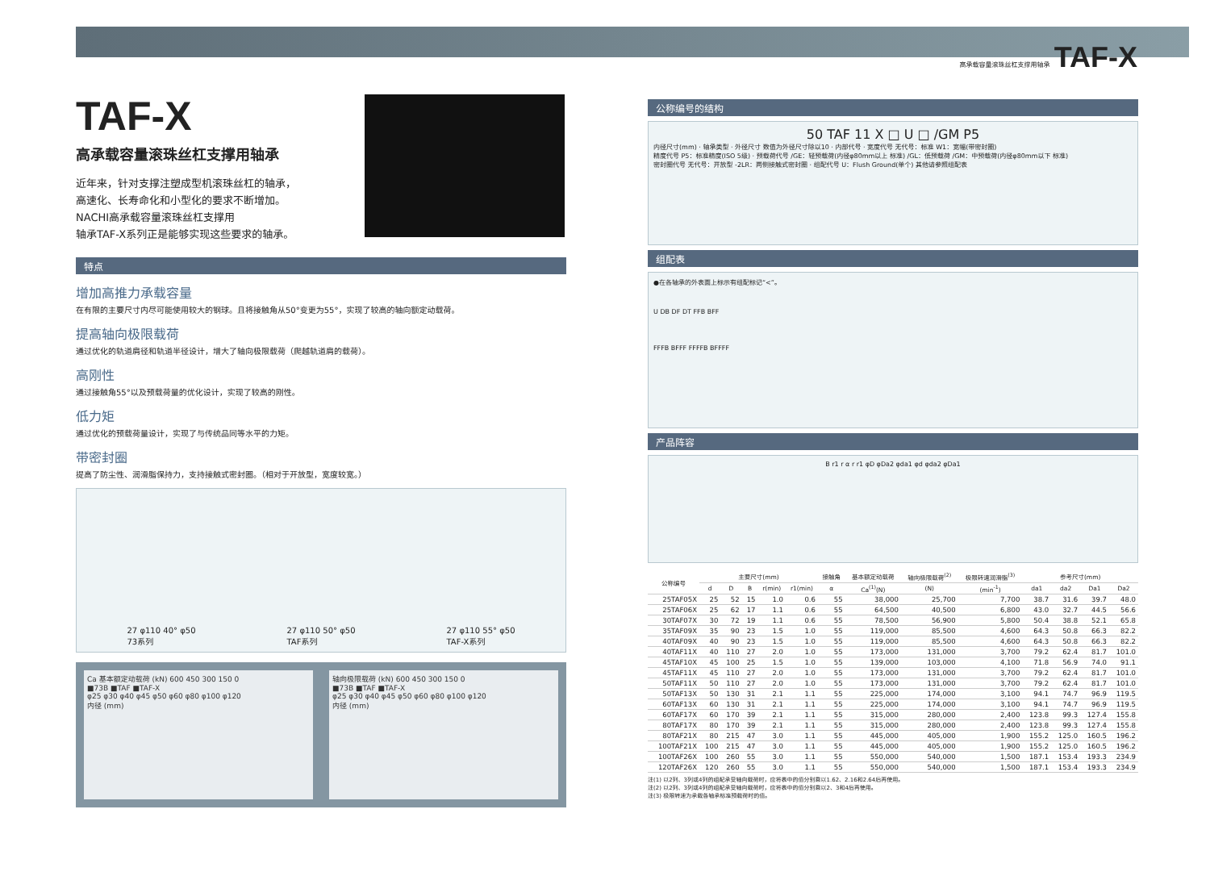高承载容量滚珠丝杠支撑用轴承 TAF-X
TAF-X
高承载容量滚珠丝杠支撑用轴承
近年来，针对支撑注塑成型机滚珠丝杠的轴承，
高速化、长寿命化和小型化的要求不断增加。
NACHI高承载容量滚珠丝杠支撑用
轴承TAF-X系列正是能够实现这些要求的轴承。
特点
增加高推力承载容量
在有限的主要尺寸内尽可能使用较大的钢球。且将接触角从50°变更为55°，实现了较高的轴向额定动载荷。
提高轴向极限载荷
通过优化的轨道肩径和轨道半径设计，增大了轴向极限载荷（爬越轨道肩的载荷）。
高刚性
通过接触角55°以及预载荷量的优化设计，实现了较高的刚性。
低力矩
通过优化的预载荷量设计，实现了与传统品同等水平的力矩。
带密封圈
提高了防尘性、润滑脂保持力，支持接触式密封圈。（相对于开放型，宽度较宽。）
27 φ110 40° φ50
73系列 27 φ110 50° φ50
TAF系列 27 φ110 55° φ50
TAF-X系列
Ca 基本额定动载荷 (kN) 600 450 300 150 0
■73B ■TAF ■TAF-X
φ25 φ30 φ40 φ45 φ50 φ60 φ80 φ100 φ120
内径 (mm)
轴向极限载荷 (kN) 600 450 300 150 0
■73B ■TAF ■TAF-X
φ25 φ30 φ40 φ45 φ50 φ60 φ80 φ100 φ120
内径 (mm)
公称编号的结构
50 TAF 11 X □ U □ /GM P5
内径尺寸(mm) · 轴承类型 · 外径尺寸 数值为外径尺寸除以10 · 内部代号 · 宽度代号 无代号：标准 W1：宽幅(带密封圈)
精度代号 P5：标准精度(ISO 5级) · 预载荷代号 /GE：轻预载荷(内径φ80mm以上 标准) /GL：低预载荷 /GM：中预载荷(内径φ80mm以下 标准)
密封圈代号 无代号：开放型 -2LR：两侧接触式密封圈 · 组配代号 U：Flush Ground(单个) 其他请参照组配表
组配表
●在各轴承的外表面上标示有组配标记“<”。
U DB DF DT FFB BFF
FFFB BFFF FFFFB BFFFF
产品阵容
B r1 r α r r1 φD φDa2 φda1 φd φda2 φDa1
| 公称编号 | 主要尺寸(mm) | | | | | 接触角 | 基本额定动载荷 | 轴向极限载荷<sup>(2)</sup> | 极限转速润滑脂<sup>(3)</sup> | 参考尺寸(mm) | | | |
| --- | --- | --- | --- | --- | --- | --- | --- | --- | --- | --- | --- | --- | --- |
| | d | D | B | r(min) | r1(min) | α | Ca<sup>(1)</sup>(N) | (N) | (min<sup>-1</sup>) | da1 | da2 | Da1 | Da2 |
| 25TAF05X | 25 | 52 | 15 | 1.0 | 0.6 | 55 | 38,000 | 25,700 | 7,700 | 38.7 | 31.6 | 39.7 | 48.0 |
| 25TAF06X | 25 | 62 | 17 | 1.1 | 0.6 | 55 | 64,500 | 40,500 | 6,800 | 43.0 | 32.7 | 44.5 | 56.6 |
| 30TAF07X | 30 | 72 | 19 | 1.1 | 0.6 | 55 | 78,500 | 56,900 | 5,800 | 50.4 | 38.8 | 52.1 | 65.8 |
| 35TAF09X | 35 | 90 | 23 | 1.5 | 1.0 | 55 | 119,000 | 85,500 | 4,600 | 64.3 | 50.8 | 66.3 | 82.2 |
| 40TAF09X | 40 | 90 | 23 | 1.5 | 1.0 | 55 | 119,000 | 85,500 | 4,600 | 64.3 | 50.8 | 66.3 | 82.2 |
| 40TAF11X | 40 | 110 | 27 | 2.0 | 1.0 | 55 | 173,000 | 131,000 | 3,700 | 79.2 | 62.4 | 81.7 | 101.0 |
| 45TAF10X | 45 | 100 | 25 | 1.5 | 1.0 | 55 | 139,000 | 103,000 | 4,100 | 71.8 | 56.9 | 74.0 | 91.1 |
| 45TAF11X | 45 | 110 | 27 | 2.0 | 1.0 | 55 | 173,000 | 131,000 | 3,700 | 79.2 | 62.4 | 81.7 | 101.0 |
| 50TAF11X | 50 | 110 | 27 | 2.0 | 1.0 | 55 | 173,000 | 131,000 | 3,700 | 79.2 | 62.4 | 81.7 | 101.0 |
| 50TAF13X | 50 | 130 | 31 | 2.1 | 1.1 | 55 | 225,000 | 174,000 | 3,100 | 94.1 | 74.7 | 96.9 | 119.5 |
| 60TAF13X | 60 | 130 | 31 | 2.1 | 1.1 | 55 | 225,000 | 174,000 | 3,100 | 94.1 | 74.7 | 96.9 | 119.5 |
| 60TAF17X | 60 | 170 | 39 | 2.1 | 1.1 | 55 | 315,000 | 280,000 | 2,400 | 123.8 | 99.3 | 127.4 | 155.8 |
| 80TAF17X | 80 | 170 | 39 | 2.1 | 1.1 | 55 | 315,000 | 280,000 | 2,400 | 123.8 | 99.3 | 127.4 | 155.8 |
| 80TAF21X | 80 | 215 | 47 | 3.0 | 1.1 | 55 | 445,000 | 405,000 | 1,900 | 155.2 | 125.0 | 160.5 | 196.2 |
| 100TAF21X | 100 | 215 | 47 | 3.0 | 1.1 | 55 | 445,000 | 405,000 | 1,900 | 155.2 | 125.0 | 160.5 | 196.2 |
| 100TAF26X | 100 | 260 | 55 | 3.0 | 1.1 | 55 | 550,000 | 540,000 | 1,500 | 187.1 | 153.4 | 193.3 | 234.9 |
| 120TAF26X | 120 | 260 | 55 | 3.0 | 1.1 | 55 | 550,000 | 540,000 | 1,500 | 187.1 | 153.4 | 193.3 | 234.9 |
注(1) 以2列、3列或4列的组配承受轴向载荷时，应将表中的值分别乘以1.62、2.16和2.64后再使用。
注(2) 以2列、3列或4列的组配承受轴向载荷时，应将表中的值分别乘以2、3和4后再使用。
注(3) 极限转速为承载各轴承标准预载荷时的值。